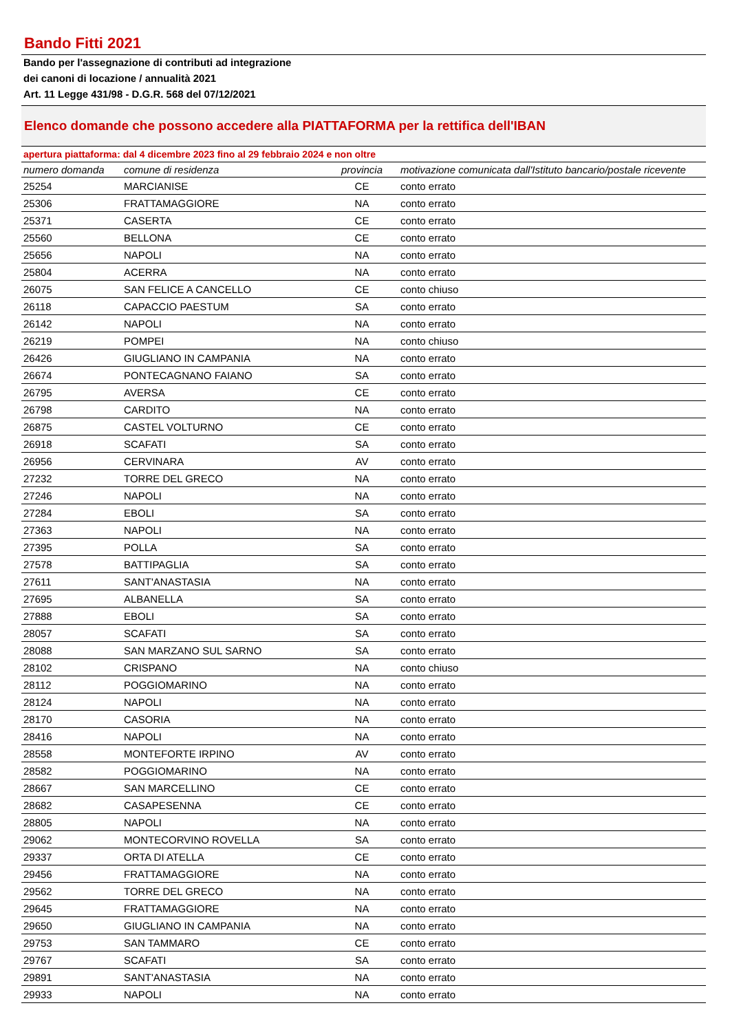Bando Fitti 2021
Bando per l'assegnazione di contributi ad integrazione
dei canoni di locazione / annualità 2021
Art. 11 Legge 431/98 - D.G.R. 568 del 07/12/2021
Elenco domande che possono accedere alla PIATTAFORMA per la rettifica dell'IBAN
apertura piattaforma: dal 4 dicembre 2023 fino al 29 febbraio 2024 e non oltre
| numero domanda | comune di residenza | provincia | motivazione comunicata dall'Istituto bancario/postale ricevente |
| --- | --- | --- | --- |
| 25254 | MARCIANISE | CE | conto errato |
| 25306 | FRATTAMAGGIORE | NA | conto errato |
| 25371 | CASERTA | CE | conto errato |
| 25560 | BELLONA | CE | conto errato |
| 25656 | NAPOLI | NA | conto errato |
| 25804 | ACERRA | NA | conto errato |
| 26075 | SAN FELICE A CANCELLO | CE | conto chiuso |
| 26118 | CAPACCIO PAESTUM | SA | conto errato |
| 26142 | NAPOLI | NA | conto errato |
| 26219 | POMPEI | NA | conto chiuso |
| 26426 | GIUGLIANO IN CAMPANIA | NA | conto errato |
| 26674 | PONTECAGNANO FAIANO | SA | conto errato |
| 26795 | AVERSA | CE | conto errato |
| 26798 | CARDITO | NA | conto errato |
| 26875 | CASTEL VOLTURNO | CE | conto errato |
| 26918 | SCAFATI | SA | conto errato |
| 26956 | CERVINARA | AV | conto errato |
| 27232 | TORRE DEL GRECO | NA | conto errato |
| 27246 | NAPOLI | NA | conto errato |
| 27284 | EBOLI | SA | conto errato |
| 27363 | NAPOLI | NA | conto errato |
| 27395 | POLLA | SA | conto errato |
| 27578 | BATTIPAGLIA | SA | conto errato |
| 27611 | SANT'ANASTASIA | NA | conto errato |
| 27695 | ALBANELLA | SA | conto errato |
| 27888 | EBOLI | SA | conto errato |
| 28057 | SCAFATI | SA | conto errato |
| 28088 | SAN MARZANO SUL SARNO | SA | conto errato |
| 28102 | CRISPANO | NA | conto chiuso |
| 28112 | POGGIOMARINO | NA | conto errato |
| 28124 | NAPOLI | NA | conto errato |
| 28170 | CASORIA | NA | conto errato |
| 28416 | NAPOLI | NA | conto errato |
| 28558 | MONTEFORTE IRPINO | AV | conto errato |
| 28582 | POGGIOMARINO | NA | conto errato |
| 28667 | SAN MARCELLINO | CE | conto errato |
| 28682 | CASAPESENNA | CE | conto errato |
| 28805 | NAPOLI | NA | conto errato |
| 29062 | MONTECORVINO ROVELLA | SA | conto errato |
| 29337 | ORTA DI ATELLA | CE | conto errato |
| 29456 | FRATTAMAGGIORE | NA | conto errato |
| 29562 | TORRE DEL GRECO | NA | conto errato |
| 29645 | FRATTAMAGGIORE | NA | conto errato |
| 29650 | GIUGLIANO IN CAMPANIA | NA | conto errato |
| 29753 | SAN TAMMARO | CE | conto errato |
| 29767 | SCAFATI | SA | conto errato |
| 29891 | SANT'ANASTASIA | NA | conto errato |
| 29933 | NAPOLI | NA | conto errato |